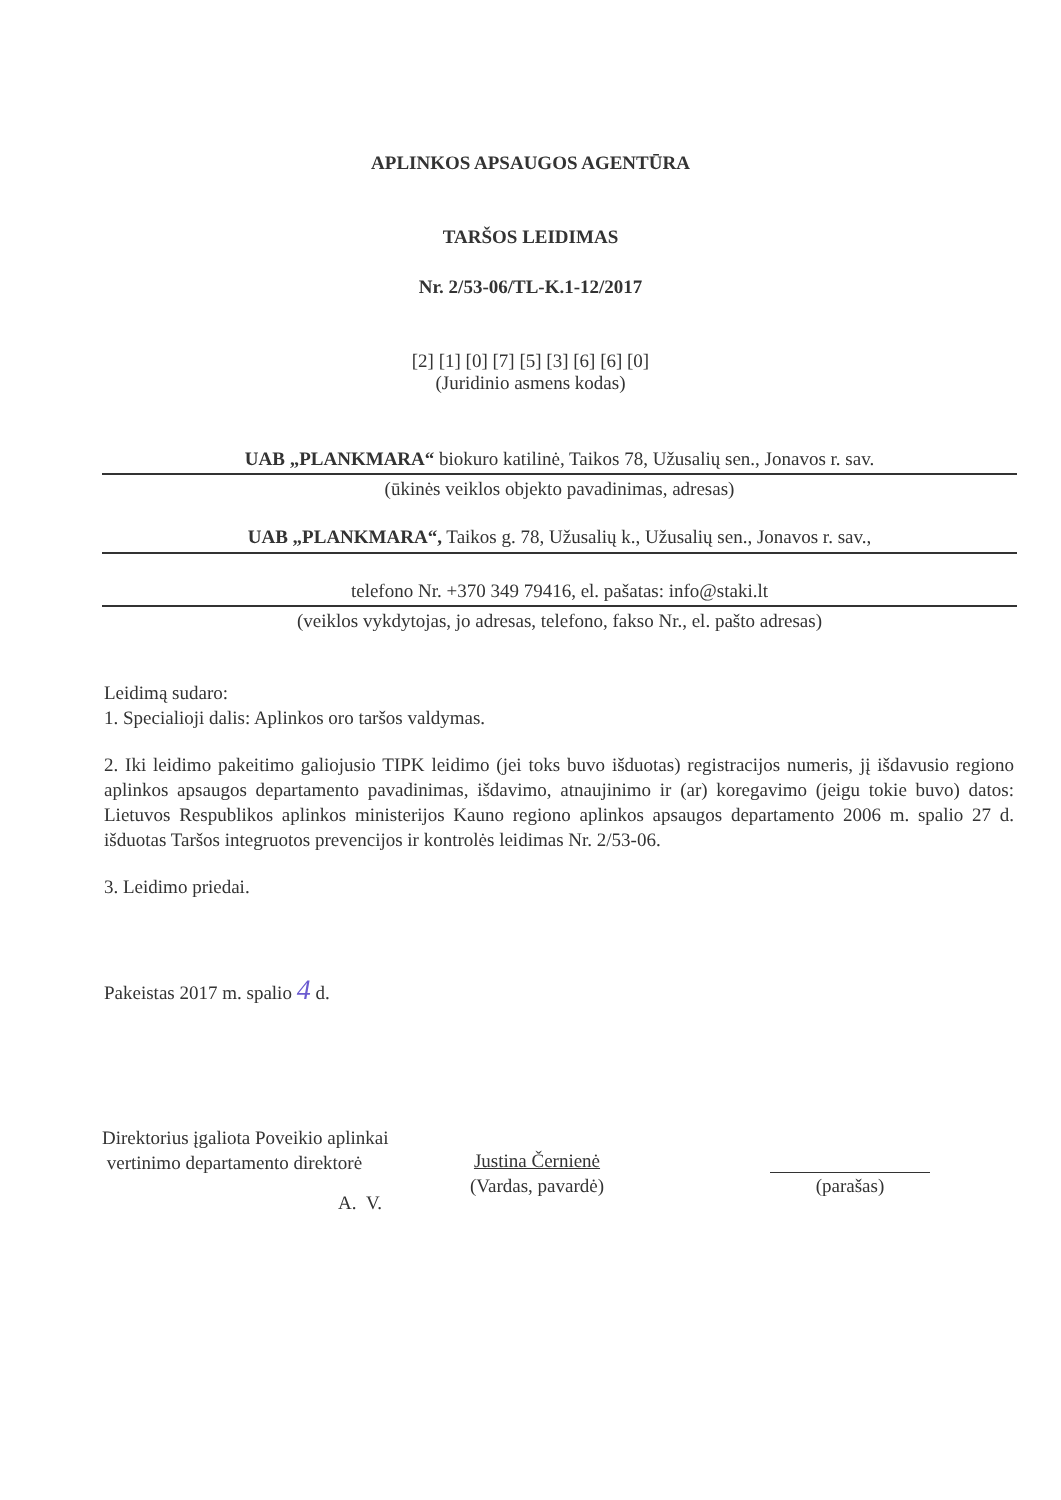APLINKOS APSAUGOS AGENTŪRA
TARŠOS LEIDIMAS
Nr. 2/53-06/TL-K.1-12/2017
[2] [1] [0] [7] [5] [3] [6] [6] [0]
(Juridinio asmens kodas)
UAB „PLANKMARA“ biokuro katilinė, Taikos 78, Užusalių sen., Jonavos r. sav.
(ūkinės veiklos objekto pavadinimas, adresas)
UAB „PLANKMARA“, Taikos g. 78, Užusalių k., Užusalių sen., Jonavos r. sav.,
telefono Nr. +370 349 79416, el. pašatas: info@staki.lt
(veiklos vykdytojas, jo adresas, telefono, fakso Nr., el. pašto adresas)
Leidimą sudaro:
1. Specialioji dalis: Aplinkos oro taršos valdymas.
2. Iki leidimo pakeitimo galiojusio TIPK leidimo (jei toks buvo išduotas) registracijos numeris, jį išdavusio regiono aplinkos apsaugos departamento pavadinimas, išdavimo, atnaujinimo ir (ar) koregavimo (jeigu tokie buvo) datos: Lietuvos Respublikos aplinkos ministerijos Kauno regiono aplinkos apsaugos departamento 2006 m. spalio 27 d. išduotas Taršos integruotos prevencijos ir kontrolės leidimas Nr. 2/53-06.
3. Leidimo priedai.
Pakeistas 2017 m. spalio 4 d.
Direktorius įgaliota Poveikio aplinkai
vertinimo departamento direktorė
Justina Černienė
(Vardas, pavardė)
A. V.
(parašas)